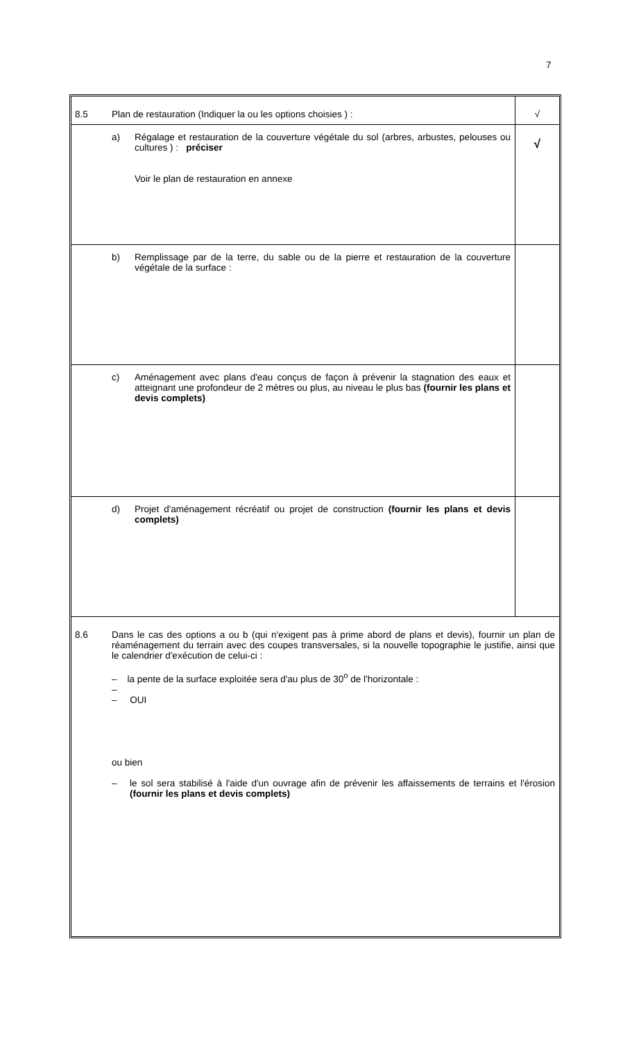7
| 8.5 Plan de restauration (Indiquer la ou les options choisies ) : | √ |
| a) Régalage et restauration de la couverture végétale du sol (arbres, arbustes, pelouses ou cultures ) : préciser Voir le plan de restauration en annexe | √ |
| b) Remplissage par de la terre, du sable ou de la pierre et restauration de la couverture végétale de la surface : | |
| c) Aménagement avec plans d'eau conçus de façon à prévenir la stagnation des eaux et atteignant une profondeur de 2 mètres ou plus, au niveau le plus bas (fournir les plans et devis complets) | |
| d) Projet d'aménagement récréatif ou projet de construction (fournir les plans et devis complets) | |
| 8.6 Dans le cas des options a ou b (qui n'exigent pas à prime abord de plans et devis), fournir un plan de réaménagement du terrain avec des coupes transversales, si la nouvelle topographie le justifie, ainsi que le calendrier d'exécution de celui-ci : – la pente de la surface exploitée sera d'au plus de 30<sup>o</sup> de l'horizontale : – – OUI ou bien – le sol sera stabilisé à l'aide d'un ouvrage afin de prévenir les affaissements de terrains et l'érosion (fournir les plans et devis complets) | |